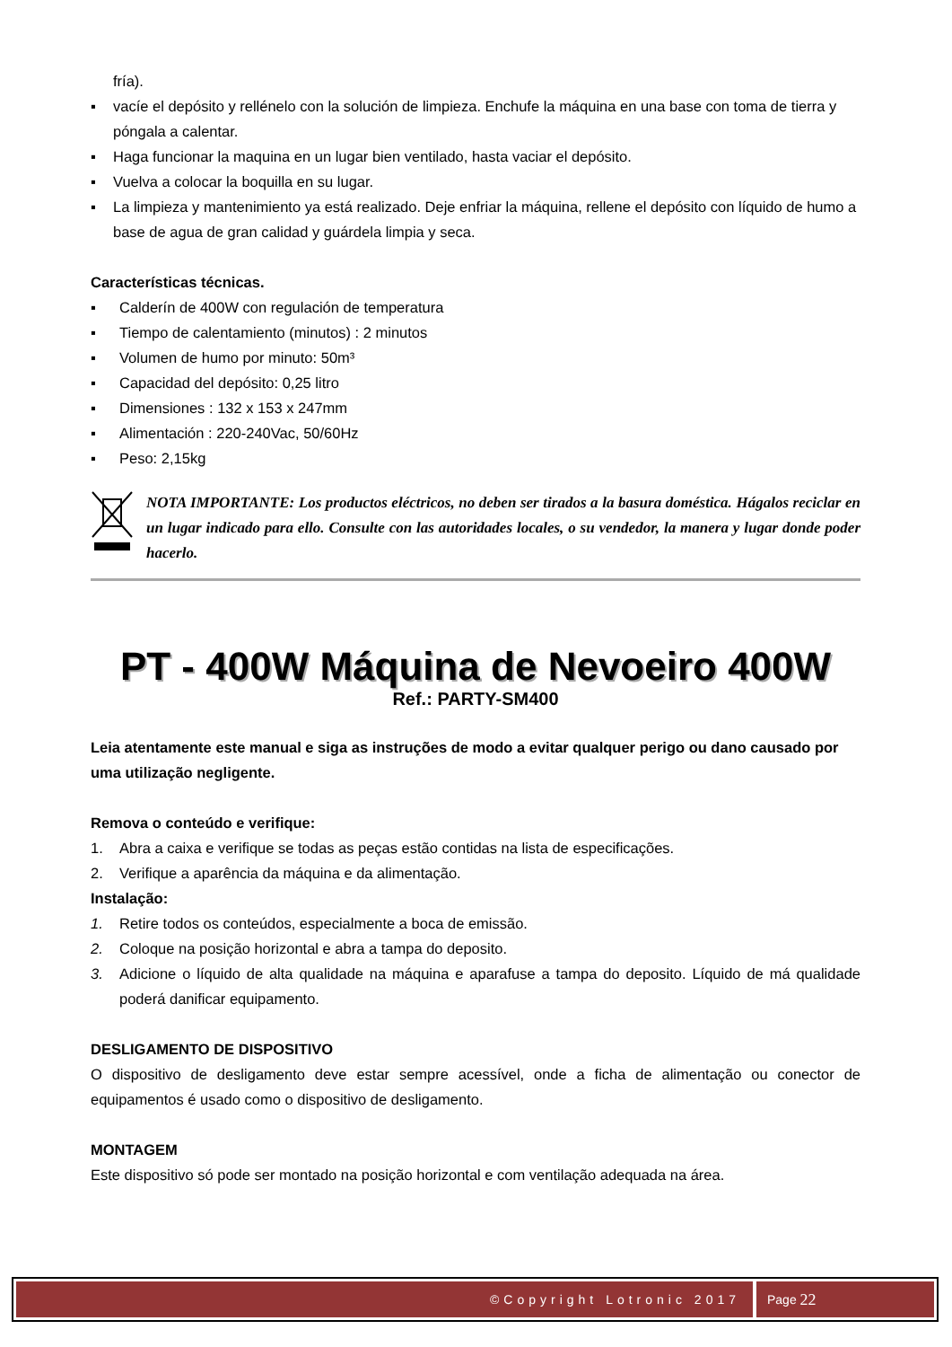fría).
▪ vacíe el depósito y rellénelo con la solución de limpieza. Enchufe la máquina en una base con toma de tierra y póngala a calentar.
▪ Haga funcionar la maquina en un lugar bien ventilado, hasta vaciar el depósito.
▪ Vuelva a colocar la boquilla en su lugar.
▪ La limpieza y mantenimiento ya está realizado. Deje enfriar la máquina, rellene el depósito con líquido de humo a base de agua de gran calidad y guárdela limpia y seca.
Características técnicas.
▪ Calderín de 400W con regulación de temperatura
▪ Tiempo de calentamiento (minutos) : 2 minutos
▪ Volumen de humo por minuto: 50m³
▪ Capacidad del depósito: 0,25 litro
▪ Dimensiones : 132 x 153 x 247mm
▪ Alimentación : 220-240Vac, 50/60Hz
▪ Peso: 2,15kg
NOTA IMPORTANTE: Los productos eléctricos, no deben ser tirados a la basura doméstica. Hágalos reciclar en un lugar indicado para ello. Consulte con las autoridades locales, o su vendedor, la manera y lugar donde poder hacerlo.
PT - 400W Máquina de Nevoeiro 400W
Ref.: PARTY-SM400
Leia atentamente este manual e siga as instruções de modo a evitar qualquer perigo ou dano causado por uma utilização negligente.
Remova o conteúdo e verifique:
1. Abra a caixa e verifique se todas as peças estão contidas na lista de especificações.
2. Verifique a aparência da máquina e da alimentação.
Instalação:
1. Retire todos os conteúdos, especialmente a boca de emissão.
2. Coloque na posição horizontal e abra a tampa do deposito.
3. Adicione o líquido de alta qualidade na máquina e aparafuse a tampa do deposito. Líquido de má qualidade poderá danificar equipamento.
DESLIGAMENTO DE DISPOSITIVO
O dispositivo de desligamento deve estar sempre acessível, onde a ficha de alimentação ou conector de equipamentos é usado como o dispositivo de desligamento.
MONTAGEM
Este dispositivo só pode ser montado na posição horizontal e com ventilação adequada na área.
©Copyright Lotronic 2017 Page 22